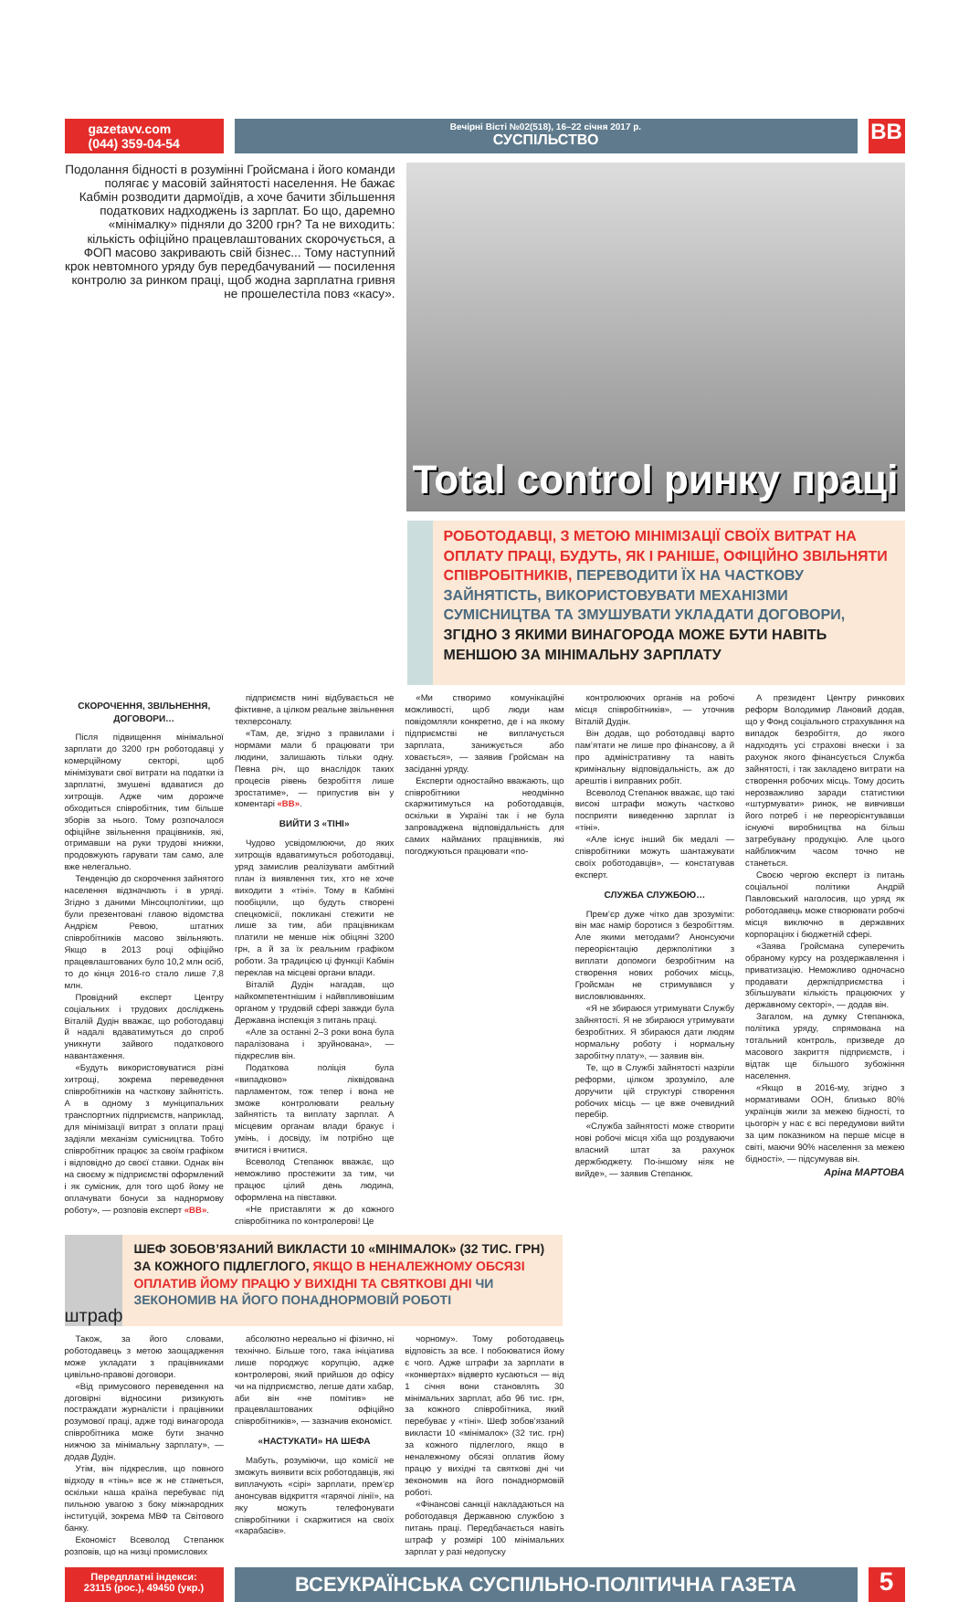gazetavv.com
(044) 359-04-54
Вечірні Вісті №02(518), 16–22 січня 2017 р.
СУСПІЛЬСТВО
ВВ
Подолання бідності в розумінні Гройсмана і його команди полягає у масовій зайнятості населення. Не бажає Кабмін розводити дармоїдів, а хоче бачити збільшення податкових надходжень із зарплат. Бо що, даремно «мінімалку» підняли до 3200 грн? Та не виходить: кількість офіційно працевлаштованих скорочується, а ФОП масово закривають свій бізнес... Тому наступний крок невтомного уряду був передбачуваний — посилення контролю за ринком праці, щоб жодна зарплатна гривня не прошелестіла повз «касу».
Total control ринку праці
РОБОТОДАВЦІ, З МЕТОЮ МІНІМІЗАЦІЇ СВОЇХ ВИТРАТ НА ОПЛАТУ ПРАЦІ, БУДУТЬ, ЯК І РАНІШЕ, ОФІЦІЙНО ЗВІЛЬНЯТИ СПІВРОБІТНИКІВ, ПЕРЕВОДИТИ ЇХ НА ЧАСТКОВУ ЗАЙНЯТІСТЬ, ВИКОРИСТОВУВАТИ МЕХАНІЗМИ СУМІСНИЦТВА ТА ЗМУШУВАТИ УКЛАДАТИ ДОГОВОРИ, ЗГІДНО З ЯКИМИ ВИНАГОРОДА МОЖЕ БУТИ НАВІТЬ МЕНШОЮ ЗА МІНІМАЛЬНУ ЗАРПЛАТУ
СКОРОЧЕННЯ, ЗВІЛЬНЕННЯ, ДОГОВОРИ…
Після підвищення мінімальної зарплати до 3200 грн роботодавці у комерційному секторі, щоб мінімізувати свої витрати на податки із зарплатні, змушені вдаватися до хитрощів. Адже чим дорожче обходиться співробітник, тим більше зборів за нього. Тому розпочалося офіційне звільнення працівників, які, отримавши на руки трудові книжки, продовжують гарувати там само, але вже нелегально.
Тенденцію до скорочення зайнятого населення відзначають і в уряді. Згідно з даними Мінсоцполітики, що були презентовані главою відомства Андрієм Ревою, штатних співробітників масово звільняють. Якщо в 2013 році офіційно працевлаштованих було 10,2 млн осіб, то до кінця 2016-го стало лише 7,8 млн.
Провідний експерт Центру соціальних і трудових досліджень Віталій Дудін вважає, що роботодавці й надалі вдаватимуться до спроб уникнути зайвого податкового навантаження.
«Будуть використовуватися різні хитрощі, зокрема переведення співробітників на часткову зайнятість. А в одному з муніципальних транспортних підприємств, наприклад, для мінімізації витрат з оплати праці задіяли механізм сумісництва. Тобто співробітник працює за своїм графіком і відповідно до своєї ставки. Однак він на своєму ж підприємстві оформлений і як сумісник, для того щоб йому не оплачувати бонуси за наднормову роботу», — розповів експерт «ВВ».
підприємств нині відбувається не фіктивне, а цілком реальне звільнення техперсоналу.
«Там, де, згідно з правилами і нормами мали б працювати три людини, залишають тільки одну. Певна річ, що внаслідок таких процесів рівень безробіття лише зростатиме», — припустив він у коментарі «ВВ».
ВИЙТИ З «ТІНІ»
Чудово усвідомлюючи, до яких хитрощів вдаватимуться роботодавці, уряд замислив реалізувати амбітний план із виявлення тих, хто не хоче виходити з «тіні». Тому в Кабміні пообіцяли, що будуть створені спецкомісії, покликані стежити не лише за тим, аби працівникам платили не менше ніж обіцяні 3200 грн, а й за їх реальним графіком роботи. За традицією ці функції Кабмін переклав на місцеві органи влади.
Віталій Дудін нагадав, що найкомпетентнішим і найвпливовішим органом у трудовій сфері завжди була Державна інспекція з питань праці.
«Але за останні 2–3 роки вона була паралізована і зруйнована», — підкреслив він.
Податкова поліція була «випадково» ліквідована парламентом, тож тепер і вона не зможе контролювати реальну зайнятість та виплату зарплат. А місцевим органам влади бракує і умінь, і досвіду, їм потрібно ще вчитися і вчитися.
Всеволод Степанюк вважає, що неможливо простежити за тим, чи працює цілий день людина, оформлена на півставки.
«Не приставляти ж до кожного співробітника по контролерові! Це
«Ми створимо комунікаційні можливості, щоб люди нам повідомляли конкретно, де і на якому підприємстві не виплачується зарплата, занижується або ховається», — заявив Гройсман на засіданні уряду.
Експерти одностайно вважають, що співробітники неодмінно скаржитимуться на роботодавців, оскільки в Україні так і не була запроваджена відповідальність для самих найманих працівників, які погоджуються працювати «по-
контролюючих органів на робочі місця співробітників», — уточнив Віталій Дудін.
Він додав, що роботодавці варто пам’ятати не лише про фінансову, а й про адміністративну та навіть кримінальну відповідальність, аж до арештів і виправних робіт.
Всеволод Степанюк вважає, що такі високі штрафи можуть частково посприяти виведенню зарплат із «тіні».
«Але існує інший бік медалі — співробітники можуть шантажувати своїх роботодавців», — констатував експерт.
СЛУЖБА СЛУЖБОЮ…
Прем’єр дуже чітко дав зрозуміти: він має намір боротися з безробіттям. Але якими методами? Анонсуючи переорієнтацію держполітики з виплати допомоги безробітним на створення нових робочих місць, Гройсман не стримувався у висловлюваннях.
«Я не збираюся утримувати Службу зайнятості. Я не збираюся утримувати безробітних. Я збираюся дати людям нормальну роботу і нормальну заробітну плату», — заявив він.
Те, що в Службі зайнятості назріли реформи, цілком зрозуміло, але доручити цій структурі створення робочих місць — це вже очевидний перебір.
«Служба зайнятості може створити нові робочі місця хіба що роздуваючи власний штат за рахунок держбюджету. По-іншому ніяк не вийде», — заявив Степанюк.
А президент Центру ринкових реформ Володимир Лановий додав, що у Фонд соціального страхування на випадок безробіття, до якого надходять усі страхові внески і за рахунок якого фінансується Служба зайнятості, і так закладено витрати на створення робочих місць. Тому досить нерозважливо заради статистики «штурмувати» ринок, не вивчивши його потреб і не переорієнтувавши існуючі виробництва на більш затребувану продукцію. Але цього найближчим часом точно не станеться.
Своєю чергою експерт із питань соціальної політики Андрій Павловський наголосив, що уряд як роботодавець може створювати робочі місця виключно в державних корпораціях і бюджетній сфері.
«Заява Гройсмана суперечить обраному курсу на роздержавлення і приватизацію. Неможливо одночасно продавати держпідприємства і збільшувати кількість працюючих у державному секторі», — додав він.
Загалом, на думку Степанюка, політика уряду, спрямована на тотальний контроль, призведе до масового закриття підприємств, і відтак ще більшого зубожіння населення.
«Якщо в 2016-му, згідно з нормативами ООН, близько 80% українців жили за межею бідності, то цьогоріч у нас є всі передумови вийти за цим показником на перше місце в світі, маючи 90% населення за межею бідності», — підсумував він.
Аріна МАРТОВА
штраф
ШЕФ ЗОБОВ’ЯЗАНИЙ ВИКЛАСТИ 10 «МІНІМАЛОК» (32 ТИС. ГРН) ЗА КОЖНОГО ПІДЛЕГЛОГО, ЯКЩО В НЕНАЛЕЖНОМУ ОБСЯЗІ ОПЛАТИВ ЙОМУ ПРАЦЮ У ВИХІДНІ ТА СВЯТКОВІ ДНІ ЧИ ЗЕКОНОМИВ НА ЙОГО ПОНАДНОРМОВІЙ РОБОТІ
Також, за його словами, роботодавець з метою заощадження може укладати з працівниками цивільно-правові договори.
«Від примусового переведення на договірні відносини ризикують постраждати журналісти і працівники розумової праці, адже тоді винагорода співробітника може бути значно нижчою за мінімальну зарплату», — додав Дудін.
Утім, він підкреслив, що повного відходу в «тінь» все ж не станеться, оскільки наша країна перебуває під пильною увагою з боку міжнародних інституцій, зокрема МВФ та Світового банку.
Економіст Всеволод Степанюк розповів, що на низці промислових
абсолютно нереально ні фізично, ні технічно. Більше того, така ініціатива лише породжує корупцію, адже контролерові, який прийшов до офісу чи на підприємство, легше дати хабар, аби він «не помітив» не працевлаштованих офіційно співробітників», — зазначив економіст.
«НАСТУКАТИ» НА ШЕФА
Мабуть, розуміючи, що комісії не зможуть виявити всіх роботодавців, які виплачують «сірі» зарплати, прем’єр анонсував відкриття «гарячої лінії», на яку можуть телефонувати співробітники і скаржитися на своїх «карабасів».
чорному». Тому роботодавець відповість за все. І побоюватися йому є чого. Адже штрафи за зарплати в «конвертах» відверто кусаються — від 1 січня вони становлять 30 мінімальних зарплат, або 96 тис. грн, за кожного співробітника, який перебуває у «тіні». Шеф зобов’язаний викласти 10 «мінімалок» (32 тис. грн) за кожного підлеглого, якщо в неналежному обсязі оплатив йому працю у вихідні та святкові дні чи зекономив на його понаднормовій роботі.
«Фінансові санкції накладаються на роботодавця Державною службою з питань праці. Передбачається навіть штраф у розмірі 100 мінімальних зарплат у разі недопуску
Передплатні індекси:
23115 (рос.), 49450 (укр.)
ВСЕУКРАЇНСЬКА СУСПІЛЬНО-ПОЛІТИЧНА ГАЗЕТА
5